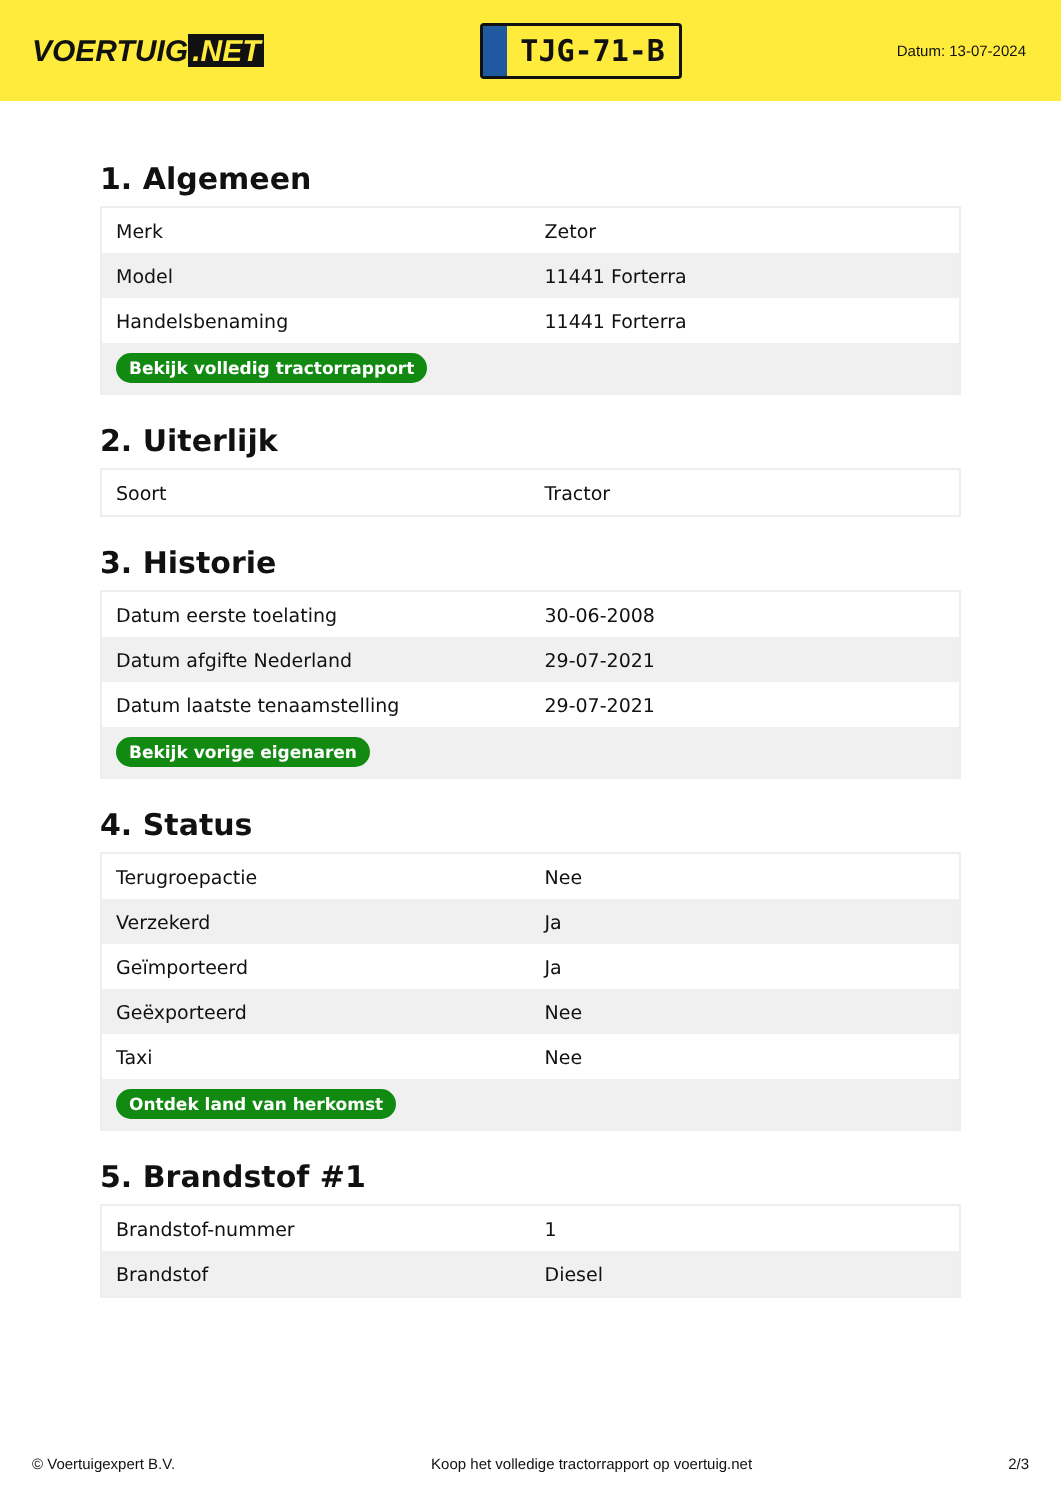VOERTUIG.NET
TJG-71-B
Datum: 13-07-2024
1. Algemeen
| Merk | Zetor |
| Model | 11441 Forterra |
| Handelsbenaming | 11441 Forterra |
| Bekijk volledig tractorrapport | |
2. Uiterlijk
| Soort | Tractor |
3. Historie
| Datum eerste toelating | 30-06-2008 |
| Datum afgifte Nederland | 29-07-2021 |
| Datum laatste tenaamstelling | 29-07-2021 |
| Bekijk vorige eigenaren | |
4. Status
| Terugroepactie | Nee |
| Verzekerd | Ja |
| Geïmporteerd | Ja |
| Geëxporteerd | Nee |
| Taxi | Nee |
| Ontdek land van herkomst | |
5. Brandstof #1
| Brandstof-nummer | 1 |
| Brandstof | Diesel |
© Voertuigexpert B.V. Koop het volledige tractorrapport op voertuig.net 2/3